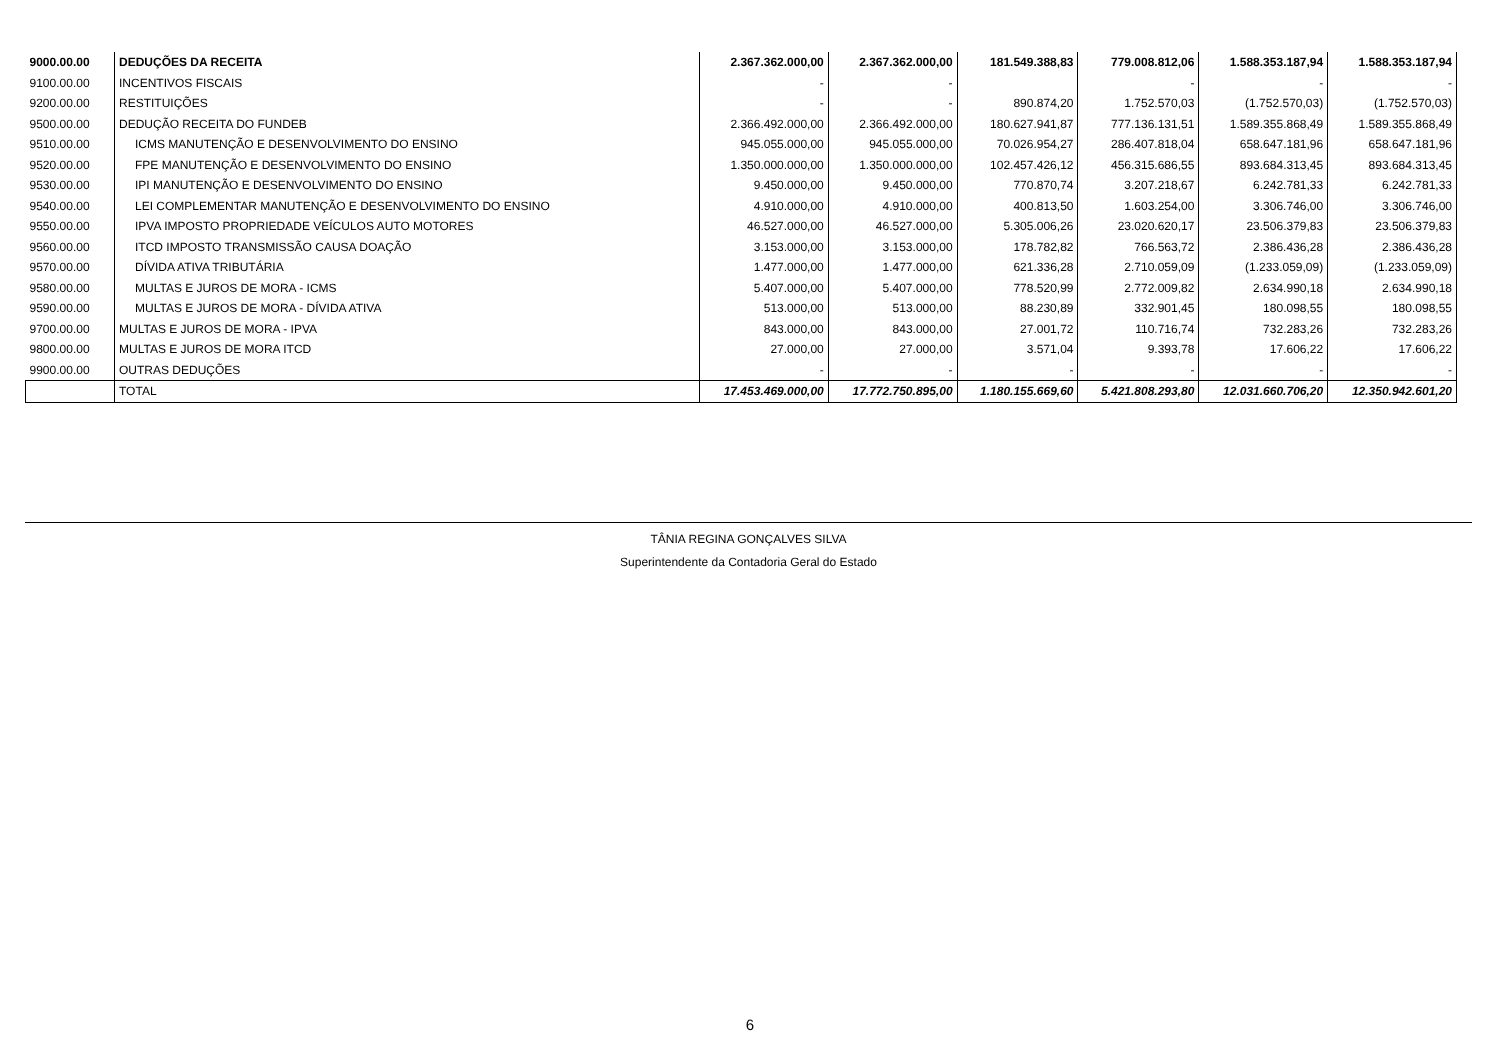| 9000.00.00 | DEDUÇÕES DA RECEITA | 2.367.362.000,00 | 2.367.362.000,00 | 181.549.388,83 | 779.008.812,06 | 1.588.353.187,94 | 1.588.353.187,94 |
| 9100.00.00 | INCENTIVOS FISCAIS | - | - | | - | - | - |
| 9200.00.00 | RESTITUIÇÕES | - | - | 890.874,20 | 1.752.570,03 | (1.752.570,03) | (1.752.570,03) |
| 9500.00.00 | DEDUÇÃO RECEITA DO FUNDEB | 2.366.492.000,00 | 2.366.492.000,00 | 180.627.941,87 | 777.136.131,51 | 1.589.355.868,49 | 1.589.355.868,49 |
| 9510.00.00 | ICMS MANUTENÇÃO E DESENVOLVIMENTO DO ENSINO | 945.055.000,00 | 945.055.000,00 | 70.026.954,27 | 286.407.818,04 | 658.647.181,96 | 658.647.181,96 |
| 9520.00.00 | FPE MANUTENÇÃO E DESENVOLVIMENTO DO ENSINO | 1.350.000.000,00 | 1.350.000.000,00 | 102.457.426,12 | 456.315.686,55 | 893.684.313,45 | 893.684.313,45 |
| 9530.00.00 | IPI MANUTENÇÃO E DESENVOLVIMENTO DO ENSINO | 9.450.000,00 | 9.450.000,00 | 770.870,74 | 3.207.218,67 | 6.242.781,33 | 6.242.781,33 |
| 9540.00.00 | LEI COMPLEMENTAR MANUTENÇÃO E DESENVOLVIMENTO DO ENSINO | 4.910.000,00 | 4.910.000,00 | 400.813,50 | 1.603.254,00 | 3.306.746,00 | 3.306.746,00 |
| 9550.00.00 | IPVA IMPOSTO PROPRIEDADE VEÍCULOS AUTO MOTORES | 46.527.000,00 | 46.527.000,00 | 5.305.006,26 | 23.020.620,17 | 23.506.379,83 | 23.506.379,83 |
| 9560.00.00 | ITCD IMPOSTO TRANSMISSÃO CAUSA DOAÇÃO | 3.153.000,00 | 3.153.000,00 | 178.782,82 | 766.563,72 | 2.386.436,28 | 2.386.436,28 |
| 9570.00.00 | DÍVIDA ATIVA TRIBUTÁRIA | 1.477.000,00 | 1.477.000,00 | 621.336,28 | 2.710.059,09 | (1.233.059,09) | (1.233.059,09) |
| 9580.00.00 | MULTAS E JUROS DE MORA - ICMS | 5.407.000,00 | 5.407.000,00 | 778.520,99 | 2.772.009,82 | 2.634.990,18 | 2.634.990,18 |
| 9590.00.00 | MULTAS E JUROS DE MORA - DÍVIDA ATIVA | 513.000,00 | 513.000,00 | 88.230,89 | 332.901,45 | 180.098,55 | 180.098,55 |
| 9700.00.00 | MULTAS E JUROS DE MORA - IPVA | 843.000,00 | 843.000,00 | 27.001,72 | 110.716,74 | 732.283,26 | 732.283,26 |
| 9800.00.00 | MULTAS E JUROS DE MORA ITCD | 27.000,00 | 27.000,00 | 3.571,04 | 9.393,78 | 17.606,22 | 17.606,22 |
| 9900.00.00 | OUTRAS DEDUÇÕES | - | - | - | - | - | - |
| | TOTAL | 17.453.469.000,00 | 17.772.750.895,00 | 1.180.155.669,60 | 5.421.808.293,80 | 12.031.660.706,20 | 12.350.942.601,20 |
TÂNIA REGINA GONÇALVES SILVA
Superintendente da Contadoria Geral do Estado
6